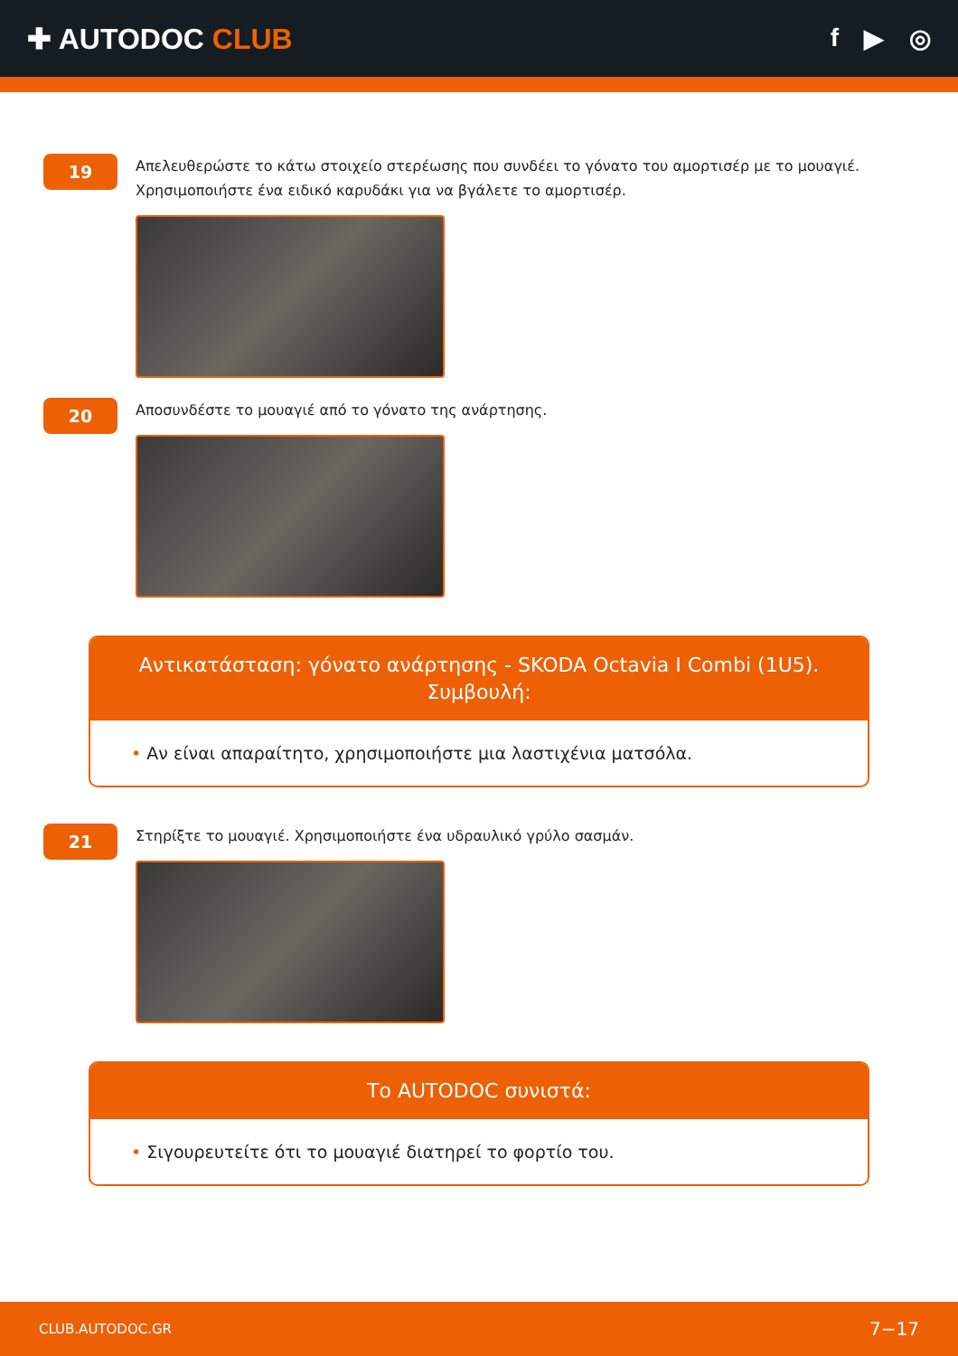✚ AUTODOC CLUB f ▶ ◎
19
Απελευθερώστε το κάτω στοιχείο στερέωσης που συνδέει το γόνατο του αμορτισέρ με το μουαγιέ. Χρησιμοποιήστε ένα ειδικό καρυδάκι για να βγάλετε το αμορτισέρ.
20
Αποσυνδέστε το μουαγιέ από το γόνατο της ανάρτησης.
Αντικατάσταση: γόνατο ανάρτησης - SKODA Octavia I Combi (1U5). Συμβουλή:
• Αν είναι απαραίτητο, χρησιμοποιήστε μια λαστιχένια ματσόλα.
21
Στηρίξτε το μουαγιέ. Χρησιμοποιήστε ένα υδραυλικό γρύλο σασμάν.
Το AUTODOC συνιστά:
• Σιγουρευτείτε ότι το μουαγιέ διατηρεί το φορτίο του.
CLUB.AUTODOC.GR 7−17